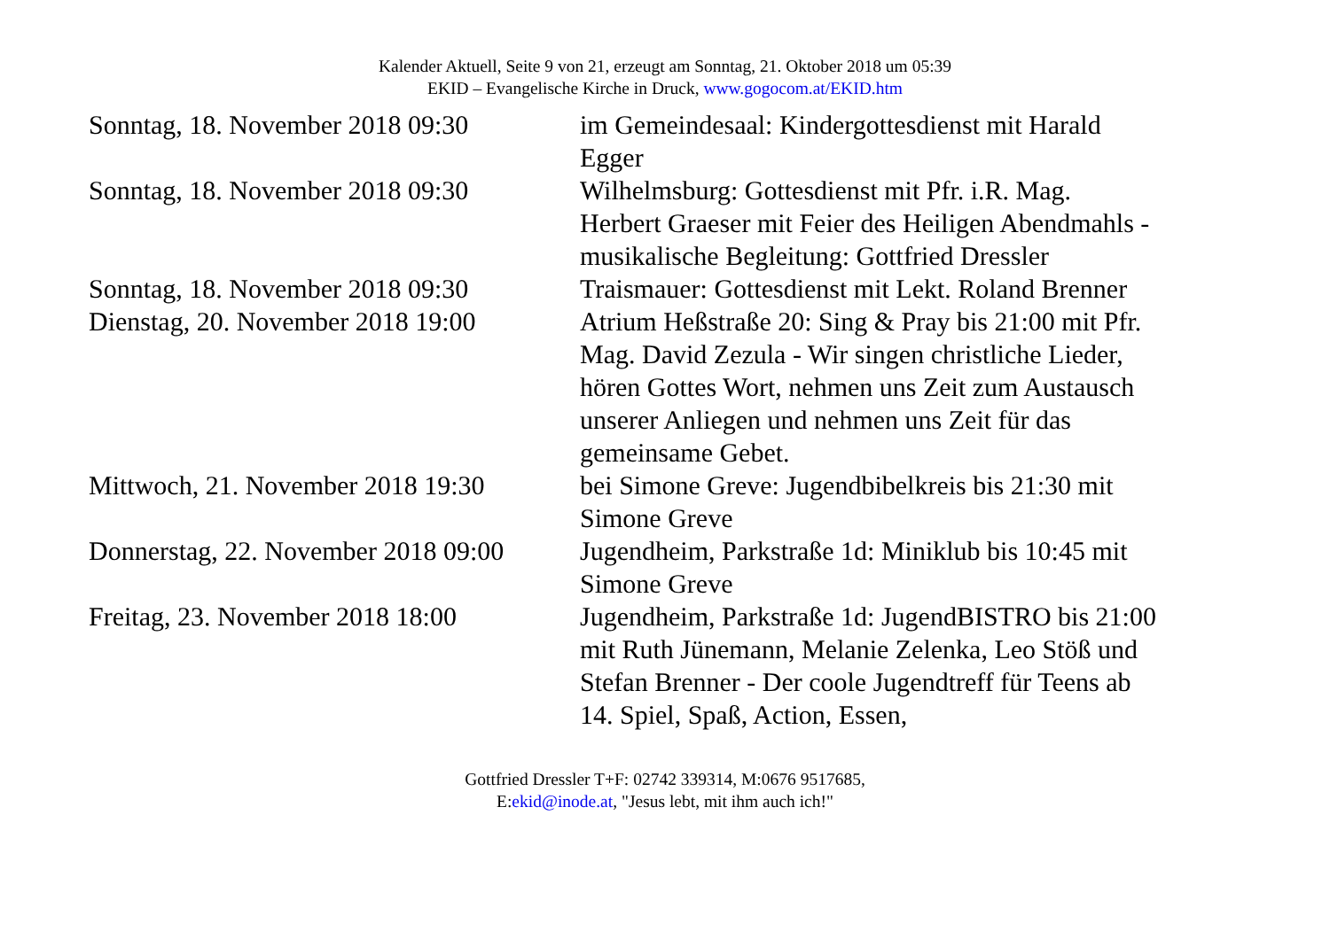Kalender Aktuell, Seite 9 von 21, erzeugt am Sonntag, 21. Oktober 2018 um 05:39
EKID – Evangelische Kirche in Druck, www.gogocom.at/EKID.htm
| Sonntag, 18. November 2018 09:30 | im Gemeindesaal: Kindergottesdienst mit Harald Egger |
| Sonntag, 18. November 2018 09:30 | Wilhelmsburg: Gottesdienst mit Pfr. i.R. Mag. Herbert Graeser mit Feier des Heiligen Abendmahls - musikalische Begleitung: Gottfried Dressler |
| Sonntag, 18. November 2018 09:30 | Traismauer: Gottesdienst mit Lekt. Roland Brenner |
| Dienstag, 20. November 2018 19:00 | Atrium Heßstraße 20: Sing & Pray bis 21:00 mit Pfr. Mag. David Zezula - Wir singen christliche Lieder, hören Gottes Wort, nehmen uns Zeit zum Austausch unserer Anliegen und nehmen uns Zeit für das gemeinsame Gebet. |
| Mittwoch, 21. November 2018 19:30 | bei Simone Greve: Jugendbibelkreis bis 21:30 mit Simone Greve |
| Donnerstag, 22. November 2018 09:00 | Jugendheim, Parkstraße 1d: Miniklub bis 10:45 mit Simone Greve |
| Freitag, 23. November 2018 18:00 | Jugendheim, Parkstraße 1d: JugendBISTRO bis 21:00 mit Ruth Jünemann, Melanie Zelenka, Leo Stöß und Stefan Brenner - Der coole Jugendtreff für Teens ab 14. Spiel, Spaß, Action, Essen, |
Gottfried Dressler T+F: 02742 339314, M:0676 9517685,
E:ekid@inode.at, "Jesus lebt, mit ihm auch ich!"